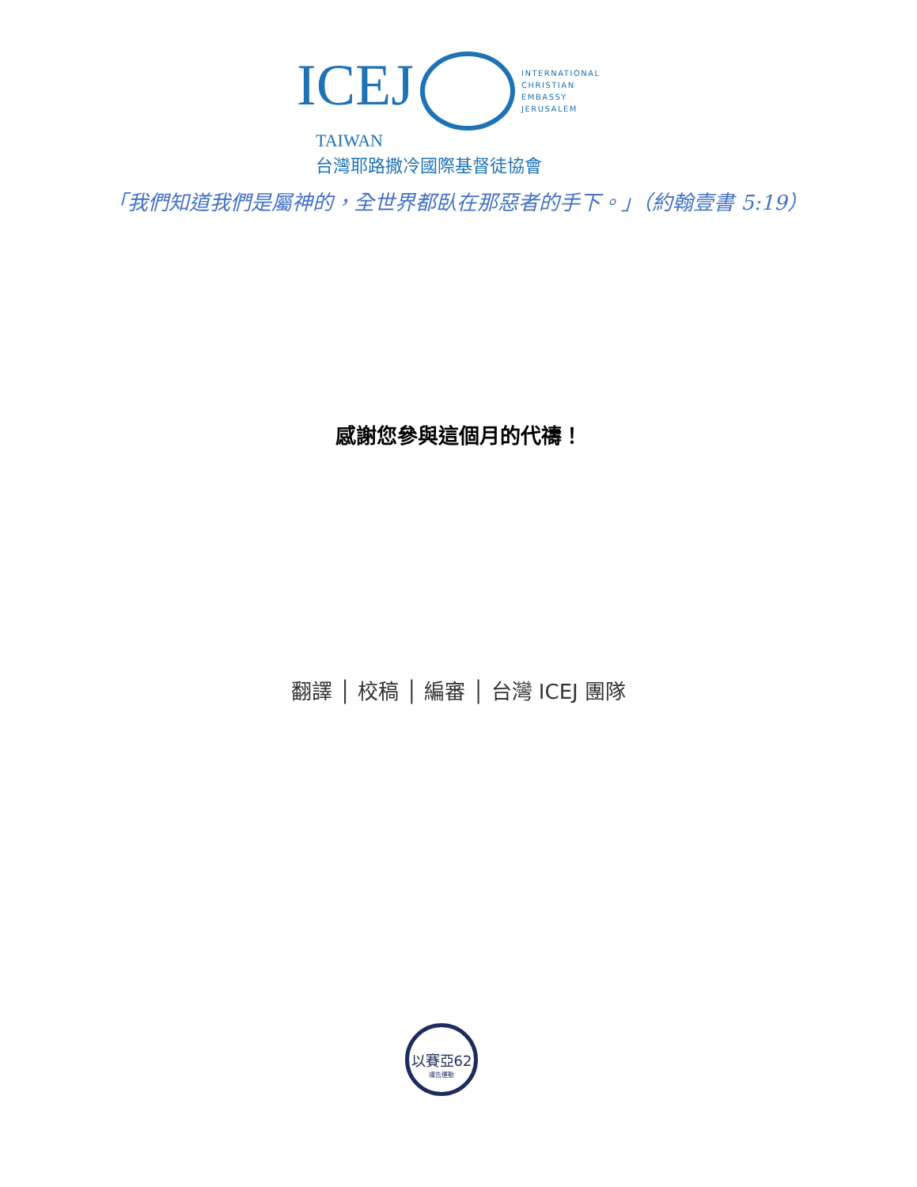ICEJ INTERNATIONAL
CHRISTIAN
EMBASSY
JERUSALEM
TAIWAN
台灣耶路撒冷國際基督徒協會
「我們知道我們是屬神的，全世界都臥在那惡者的手下。」（約翰壹書 5:19）
感謝您參與這個月的代禱！
翻譯 │ 校稿 │ 編審 │ 台灣 ICEJ 團隊
以賽亞62
禱告運動